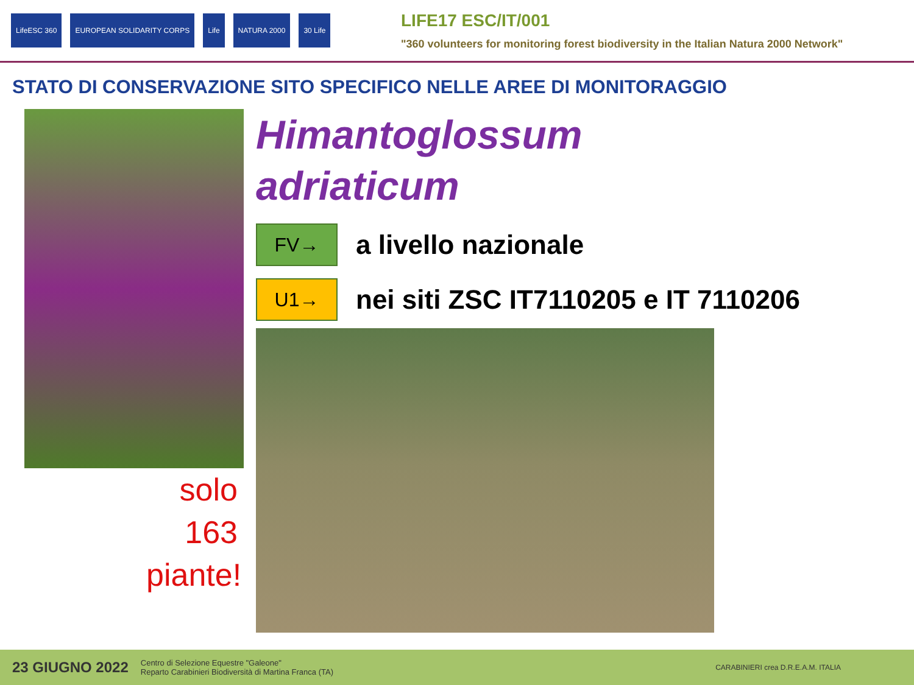LifeESC 360 EUROPEAN SOLIDARITY CORPS Life NATURA 2000 30 Life
LIFE17 ESC/IT/001
"360 volunteers for monitoring forest biodiversity in the Italian Natura 2000 Network"
STATO DI CONSERVAZIONE SITO SPECIFICO NELLE AREE DI MONITORAGGIO
Himantoglossum
adriaticum
FV→
a livello nazionale
U1→
nei siti ZSC IT7110205 e IT 7110206
solo
163
piante!
23 GIUGNO 2022 Centro di Selezione Equestre "Galeone"
Reparto Carabinieri Biodiversità di Martina Franca (TA) CARABINIERI crea D.R.E.A.M. ITALIA